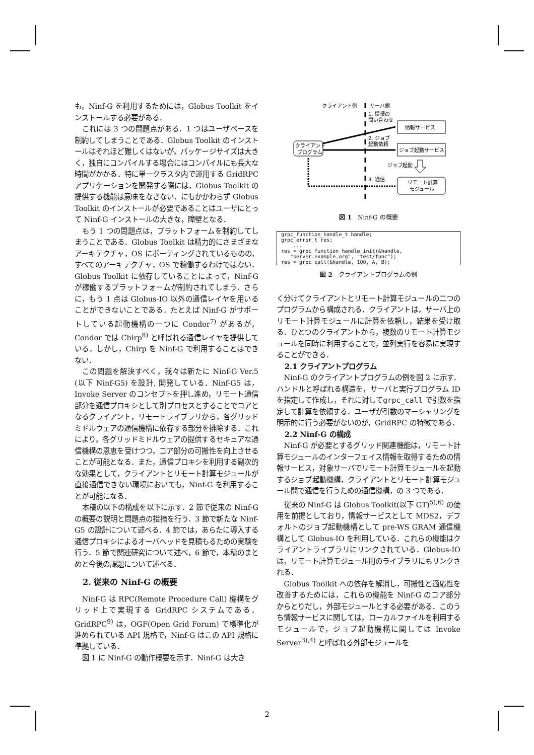も，Ninf-G を利用するためには，Globus Toolkit をインストールする必要がある．
これには 3 つの問題点がある．1 つはユーザベースを制約してしまうことである．Globus Toolkit のインストールはそれほど難しくはないが，パッケージサイズは大きく，独自にコンパイルする場合にはコンパイルにも長大な時間がかかる．特に単一クラスタ内で運用する GridRPC アプリケーションを開発する際には，Globus Toolkit の提供する機能は意味をなさない．にもかかわらず Globus Toolkit のインストールが必要であることはユーザにとって Ninf-G インストールの大きな，障壁となる．
もう 1 つの問題点は，プラットフォームを制約してしまうことである．Globus Toolkit は精力的にさまざまなアーキテクチャ，OS にポーティングされているものの，すべてのアーキテクチャ，OS で稼働するわけではない．Globus Toolkit に依存していることによって，Ninf-G が稼働するプラットフォームが制約されてしまう．さらに，もう 1 点は Globus-IO 以外の通信レイヤを用いることができないことである．たとえば Ninf-G がサポートしている起動機構の一つに Condor<sup>7)</sup> があるが，Condor では Chirp<sup>8)</sup> と呼ばれる通信レイヤを提供している．しかし，Chirp を Ninf-G で利用することはできない．
この問題を解決すべく，我々は新たに Ninf-G Ver.5 (以下 Ninf-G5) を設計, 開発している．Ninf-G5 は，Invoke Server のコンセプトを押し進め，リモート通信部分を通信プロキシとして別プロセスとすることでコアとなるクライアント，リモートライブラリから，各グリッドミドルウェアの通信機構に依存する部分を排除する．これにより，各グリッドミドルウェアの提供するセキュアな通信機構の恩恵を受けつつ，コア部分の可搬性を向上させることが可能となる．また，通信プロキシを利用する副次的な効果として，クライアントとリモート計算モジュールが直接通信できない環境においても，Ninf-G を利用することが可能になる．
本稿の以下の構成を以下に示す．2 節で従来の Ninf-G の概要の説明と問題点の指摘を行う．3 節で新たな Ninf-G5 の設計について述べる．4 節では，あらたに導入する通信プロキシによるオーバヘッドを見積もるための実験を行う．5 節で関連研究について述べ，6 節で，本稿のまとめと今後の課題について述べる．
2. 従来の Ninf-G の概要
Ninf-G は RPC(Remote Procedure Call) 機構をグリッド上で実現する GridRPC システムである．GridRPC<sup>9)</sup> は，OGF(Open Grid Forum) で標準化が進められている API 規格で，Ninf-G はこの API 規格に準拠している．
図 1 に Ninf-G の動作概要を示す．Ninf-G は大き
クライアント側
サーバ側
クライアント
プログラム
情報サービス
ジョブ起動サービス
リモート計算
モジュール
1. 情報の
問い合わせ
2. ジョブ
起動依頼
ジョブ起動
3. 通信
図 1　Ninf-G の概要
grpc_function_handle_t handle;
grpc_error_t res;
    ...
res = grpc_function_handle_init(&handle,
   "server.example.org", "test/func");
res = grpc_call(&handle, 100, A, B);
図 2　クライアントプログラムの例
く分けてクライアントとリモート計算モジュールの二つのプログラムから構成される．クライアントは，サーバ上のリモート計算モジュールに計算を依頼し，結果を受け取る．ひとつのクライアントから，複数のリモート計算モジュールを同時に利用することで，並列実行を容易に実現することができる．
2.1 クライアントプログラム
Ninf-G のクライアントプログラムの例を図 2 に示す．ハンドルと呼ばれる構造を，サーバと実行プログラム ID を指定して作成し，それに対してgrpc_call で引数を指定して計算を依頼する．ユーザが引数のマーシャリングを明示的に行う必要がないのが，GridRPC の特徴である．
2.2 Ninf-G の構成
Ninf-G が必要とするグリッド関連機能は，リモート計算モジュールのインターフェイス情報を取得するための情報サービス，対象サーバでリモート計算モジュールを起動するジョブ起動機構，クライアントとリモート計算モジュール間で通信を行うための通信機構，の 3 つである．
従来の Ninf-G は Globus Toolkit(以下 GT)<sup>5),6)</sup> の使用を前提としており，情報サービスとして MDS2，デフォルトのジョブ起動機構として pre-WS GRAM 通信機構として Globus-IO を利用している．これらの機能はクライアントライブラリにリンクされている．Globus-IO は，リモート計算モジュール用のライブラリにもリンクされる．
Globus Toolkit への依存を解消し，可搬性と適応性を改善するためには，これらの機能を Ninf-G のコア部分からとりだし，外部モジュールとする必要がある．このうち情報サービスに関しては，ローカルファイルを利用するモジュールで，ジョブ起動機構に関しては Invoke Server<sup>3),4)</sup> と呼ばれる外部モジュールを
2